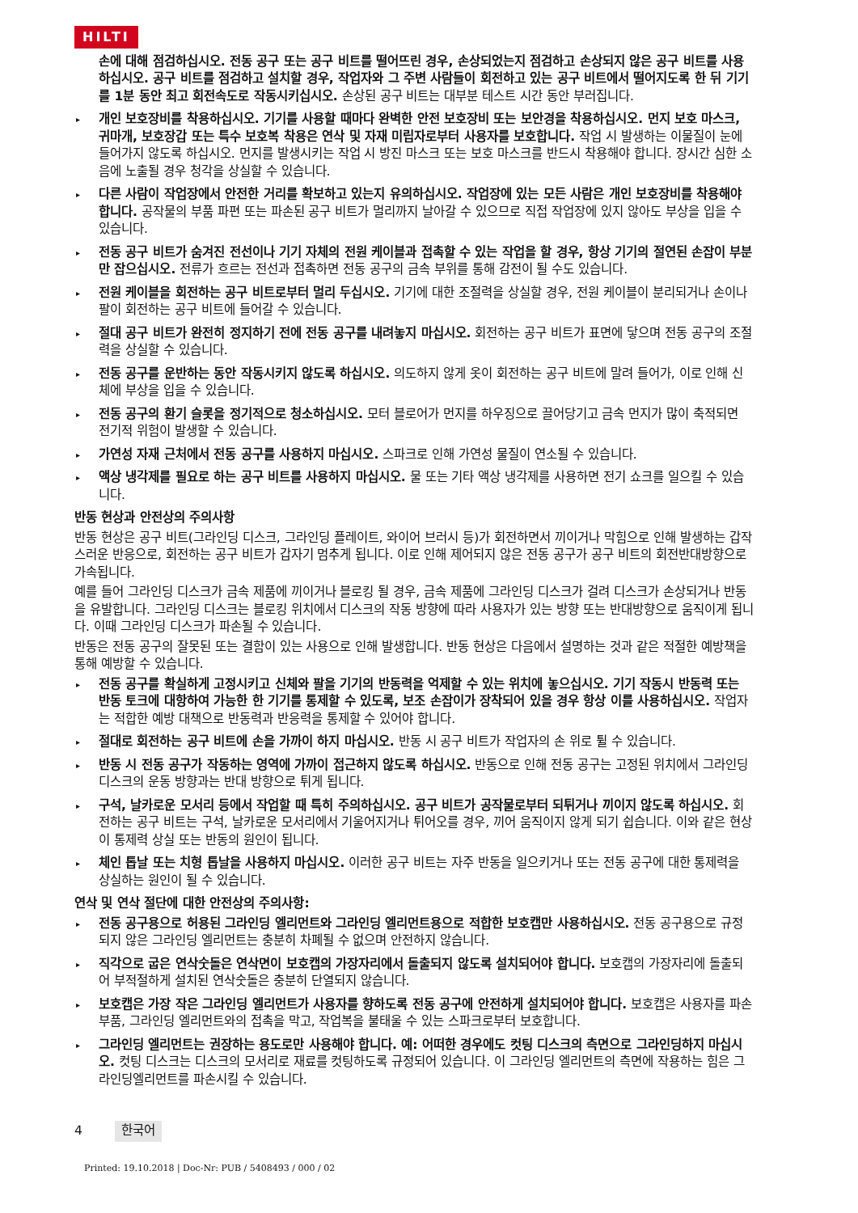HILTI
손에 대해 점검하십시오. 전동 공구 또는 공구 비트를 떨어뜨린 경우, 손상되었는지 점검하고 손상되지 않은 공구 비트를 사용하십시오. 공구 비트를 점검하고 설치할 경우, 작업자와 그 주변 사람들이 회전하고 있는 공구 비트에서 떨어지도록 한 뒤 기기를 1분 동안 최고 회전속도로 작동시키십시오. 손상된 공구 비트는 대부분 테스트 시간 동안 부러집니다.
▸ 개인 보호장비를 착용하십시오. 기기를 사용할 때마다 완벽한 안전 보호장비 또는 보안경을 착용하십시오. 먼지 보호 마스크, 귀마개, 보호장갑 또는 특수 보호복 착용은 연삭 및 자재 미립자로부터 사용자를 보호합니다. 작업 시 발생하는 이물질이 눈에 들어가지 않도록 하십시오. 먼지를 발생시키는 작업 시 방진 마스크 또는 보호 마스크를 반드시 착용해야 합니다. 장시간 심한 소음에 노출될 경우 청각을 상실할 수 있습니다.
▸ 다른 사람이 작업장에서 안전한 거리를 확보하고 있는지 유의하십시오. 작업장에 있는 모든 사람은 개인 보호장비를 착용해야 합니다. 공작물의 부품 파편 또는 파손된 공구 비트가 멀리까지 날아갈 수 있으므로 직접 작업장에 있지 않아도 부상을 입을 수 있습니다.
▸ 전동 공구 비트가 숨겨진 전선이나 기기 자체의 전원 케이블과 접촉할 수 있는 작업을 할 경우, 항상 기기의 절연된 손잡이 부분만 잡으십시오. 전류가 흐르는 전선과 접촉하면 전동 공구의 금속 부위를 통해 감전이 될 수도 있습니다.
▸ 전원 케이블을 회전하는 공구 비트로부터 멀리 두십시오. 기기에 대한 조절력을 상실할 경우, 전원 케이블이 분리되거나 손이나 팔이 회전하는 공구 비트에 들어갈 수 있습니다.
▸ 절대 공구 비트가 완전히 정지하기 전에 전동 공구를 내려놓지 마십시오. 회전하는 공구 비트가 표면에 닿으며 전동 공구의 조절력을 상실할 수 있습니다.
▸ 전동 공구를 운반하는 동안 작동시키지 않도록 하십시오. 의도하지 않게 옷이 회전하는 공구 비트에 말려 들어가, 이로 인해 신체에 부상을 입을 수 있습니다.
▸ 전동 공구의 환기 슬롯을 정기적으로 청소하십시오. 모터 블로어가 먼지를 하우징으로 끌어당기고 금속 먼지가 많이 축적되면 전기적 위험이 발생할 수 있습니다.
▸ 가연성 자재 근처에서 전동 공구를 사용하지 마십시오. 스파크로 인해 가연성 물질이 연소될 수 있습니다.
▸ 액상 냉각제를 필요로 하는 공구 비트를 사용하지 마십시오. 물 또는 기타 액상 냉각제를 사용하면 전기 쇼크를 일으킬 수 있습니다.
반동 현상과 안전상의 주의사항
반동 현상은 공구 비트(그라인딩 디스크, 그라인딩 플레이트, 와이어 브러시 등)가 회전하면서 끼이거나 막힘으로 인해 발생하는 갑작스러운 반응으로, 회전하는 공구 비트가 갑자기 멈추게 됩니다. 이로 인해 제어되지 않은 전동 공구가 공구 비트의 회전반대방향으로 가속됩니다.
예를 들어 그라인딩 디스크가 금속 제품에 끼이거나 블로킹 될 경우, 금속 제품에 그라인딩 디스크가 걸려 디스크가 손상되거나 반동을 유발합니다. 그라인딩 디스크는 블로킹 위치에서 디스크의 작동 방향에 따라 사용자가 있는 방향 또는 반대방향으로 움직이게 됩니다. 이때 그라인딩 디스크가 파손될 수 있습니다.
반동은 전동 공구의 잘못된 또는 결함이 있는 사용으로 인해 발생합니다. 반동 현상은 다음에서 설명하는 것과 같은 적절한 예방책을 통해 예방할 수 있습니다.
▸ 전동 공구를 확실하게 고정시키고 신체와 팔을 기기의 반동력을 억제할 수 있는 위치에 놓으십시오. 기기 작동시 반동력 또는 반동 토크에 대항하여 가능한 한 기기를 통제할 수 있도록, 보조 손잡이가 장착되어 있을 경우 항상 이를 사용하십시오. 작업자는 적합한 예방 대책으로 반동력과 반응력을 통제할 수 있어야 합니다.
▸ 절대로 회전하는 공구 비트에 손을 가까이 하지 마십시오. 반동 시 공구 비트가 작업자의 손 위로 튈 수 있습니다.
▸ 반동 시 전동 공구가 작동하는 영역에 가까이 접근하지 않도록 하십시오. 반동으로 인해 전동 공구는 고정된 위치에서 그라인딩 디스크의 운동 방향과는 반대 방향으로 튀게 됩니다.
▸ 구석, 날카로운 모서리 등에서 작업할 때 특히 주의하십시오. 공구 비트가 공작물로부터 되튀거나 끼이지 않도록 하십시오. 회전하는 공구 비트는 구석, 날카로운 모서리에서 기울어지거나 튀어오를 경우, 끼어 움직이지 않게 되기 쉽습니다. 이와 같은 현상이 통제력 상실 또는 반동의 원인이 됩니다.
▸ 체인 톱날 또는 치형 톱날을 사용하지 마십시오. 이러한 공구 비트는 자주 반동을 일으키거나 또는 전동 공구에 대한 통제력을 상실하는 원인이 될 수 있습니다.
연삭 및 연삭 절단에 대한 안전상의 주의사항:
▸ 전동 공구용으로 허용된 그라인딩 엘리먼트와 그라인딩 엘리먼트용으로 적합한 보호캡만 사용하십시오. 전동 공구용으로 규정되지 않은 그라인딩 엘리먼트는 충분히 차폐될 수 없으며 안전하지 않습니다.
▸ 직각으로 굽은 연삭숫돌은 연삭면이 보호캡의 가장자리에서 돌출되지 않도록 설치되어야 합니다. 보호캡의 가장자리에 돌출되어 부적절하게 설치된 연삭숫돌은 충분히 단열되지 않습니다.
▸ 보호캡은 가장 작은 그라인딩 엘리먼트가 사용자를 향하도록 전동 공구에 안전하게 설치되어야 합니다. 보호캡은 사용자를 파손 부품, 그라인딩 엘리먼트와의 접촉을 막고, 작업복을 불태울 수 있는 스파크로부터 보호합니다.
▸ 그라인딩 엘리먼트는 권장하는 용도로만 사용해야 합니다. 예: 어떠한 경우에도 컷팅 디스크의 측면으로 그라인딩하지 마십시오. 컷팅 디스크는 디스크의 모서리로 재료를 컷팅하도록 규정되어 있습니다. 이 그라인딩 엘리먼트의 측면에 작용하는 힘은 그라인딩엘리먼트를 파손시킬 수 있습니다.
4 한국어
Printed: 19.10.2018 | Doc-Nr: PUB / 5408493 / 000 / 02